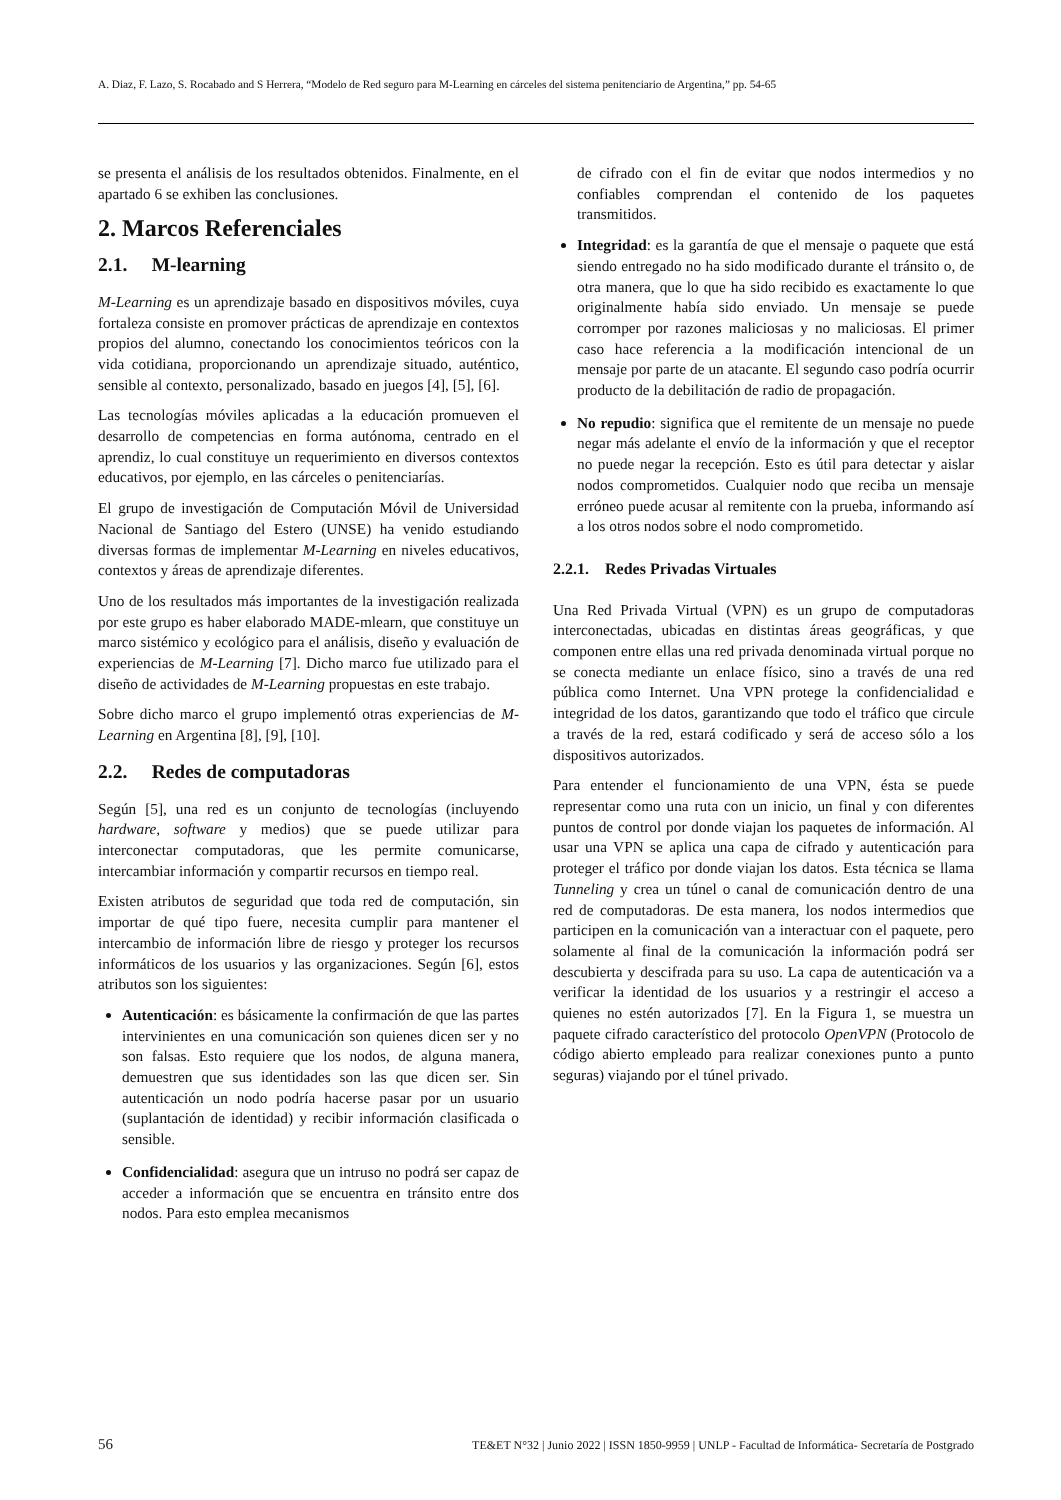A. Diaz, F. Lazo, S. Rocabado and S Herrera, “Modelo de Red seguro para M-Learning en cárceles del sistema penitenciario de Argentina,” pp. 54-65
se presenta el análisis de los resultados obtenidos. Finalmente, en el apartado 6 se exhiben las conclusiones.
2. Marcos Referenciales
2.1. M-learning
M-Learning es un aprendizaje basado en dispositivos móviles, cuya fortaleza consiste en promover prácticas de aprendizaje en contextos propios del alumno, conectando los conocimientos teóricos con la vida cotidiana, proporcionando un aprendizaje situado, auténtico, sensible al contexto, personalizado, basado en juegos [4], [5], [6].
Las tecnologías móviles aplicadas a la educación promueven el desarrollo de competencias en forma autónoma, centrado en el aprendiz, lo cual constituye un requerimiento en diversos contextos educativos, por ejemplo, en las cárceles o penitenciarías.
El grupo de investigación de Computación Móvil de Universidad Nacional de Santiago del Estero (UNSE) ha venido estudiando diversas formas de implementar M-Learning en niveles educativos, contextos y áreas de aprendizaje diferentes.
Uno de los resultados más importantes de la investigación realizada por este grupo es haber elaborado MADE-mlearn, que constituye un marco sistémico y ecológico para el análisis, diseño y evaluación de experiencias de M-Learning [7]. Dicho marco fue utilizado para el diseño de actividades de M-Learning propuestas en este trabajo.
Sobre dicho marco el grupo implementó otras experiencias de M-Learning en Argentina [8], [9], [10].
2.2. Redes de computadoras
Según [5], una red es un conjunto de tecnologías (incluyendo hardware, software y medios) que se puede utilizar para interconectar computadoras, que les permite comunicarse, intercambiar información y compartir recursos en tiempo real.
Existen atributos de seguridad que toda red de computación, sin importar de qué tipo fuere, necesita cumplir para mantener el intercambio de información libre de riesgo y proteger los recursos informáticos de los usuarios y las organizaciones. Según [6], estos atributos son los siguientes:
Autenticación: es básicamente la confirmación de que las partes intervinientes en una comunicación son quienes dicen ser y no son falsas. Esto requiere que los nodos, de alguna manera, demuestren que sus identidades son las que dicen ser. Sin autenticación un nodo podría hacerse pasar por un usuario (suplantación de identidad) y recibir información clasificada o sensible.
Confidencialidad: asegura que un intruso no podrá ser capaz de acceder a información que se encuentra en tránsito entre dos nodos. Para esto emplea mecanismos
de cifrado con el fin de evitar que nodos intermedios y no confiables comprendan el contenido de los paquetes transmitidos.
Integridad: es la garantía de que el mensaje o paquete que está siendo entregado no ha sido modificado durante el tránsito o, de otra manera, que lo que ha sido recibido es exactamente lo que originalmente había sido enviado. Un mensaje se puede corromper por razones maliciosas y no maliciosas. El primer caso hace referencia a la modificación intencional de un mensaje por parte de un atacante. El segundo caso podría ocurrir producto de la debilitación de radio de propagación.
No repudio: significa que el remitente de un mensaje no puede negar más adelante el envío de la información y que el receptor no puede negar la recepción. Esto es útil para detectar y aislar nodos comprometidos. Cualquier nodo que reciba un mensaje erróneo puede acusar al remitente con la prueba, informando así a los otros nodos sobre el nodo comprometido.
2.2.1. Redes Privadas Virtuales
Una Red Privada Virtual (VPN) es un grupo de computadoras interconectadas, ubicadas en distintas áreas geográficas, y que componen entre ellas una red privada denominada virtual porque no se conecta mediante un enlace físico, sino a través de una red pública como Internet. Una VPN protege la confidencialidad e integridad de los datos, garantizando que todo el tráfico que circule a través de la red, estará codificado y será de acceso sólo a los dispositivos autorizados.
Para entender el funcionamiento de una VPN, ésta se puede representar como una ruta con un inicio, un final y con diferentes puntos de control por donde viajan los paquetes de información. Al usar una VPN se aplica una capa de cifrado y autenticación para proteger el tráfico por donde viajan los datos. Esta técnica se llama Tunneling y crea un túnel o canal de comunicación dentro de una red de computadoras. De esta manera, los nodos intermedios que participen en la comunicación van a interactuar con el paquete, pero solamente al final de la comunicación la información podrá ser descubierta y descifrada para su uso. La capa de autenticación va a verificar la identidad de los usuarios y a restringir el acceso a quienes no estén autorizados [7]. En la Figura 1, se muestra un paquete cifrado característico del protocolo OpenVPN (Protocolo de código abierto empleado para realizar conexiones punto a punto seguras) viajando por el túnel privado.
56 TE&ET N°32 | Junio 2022 | ISSN 1850-9959 | UNLP - Facultad de Informática- Secretaría de Postgrado